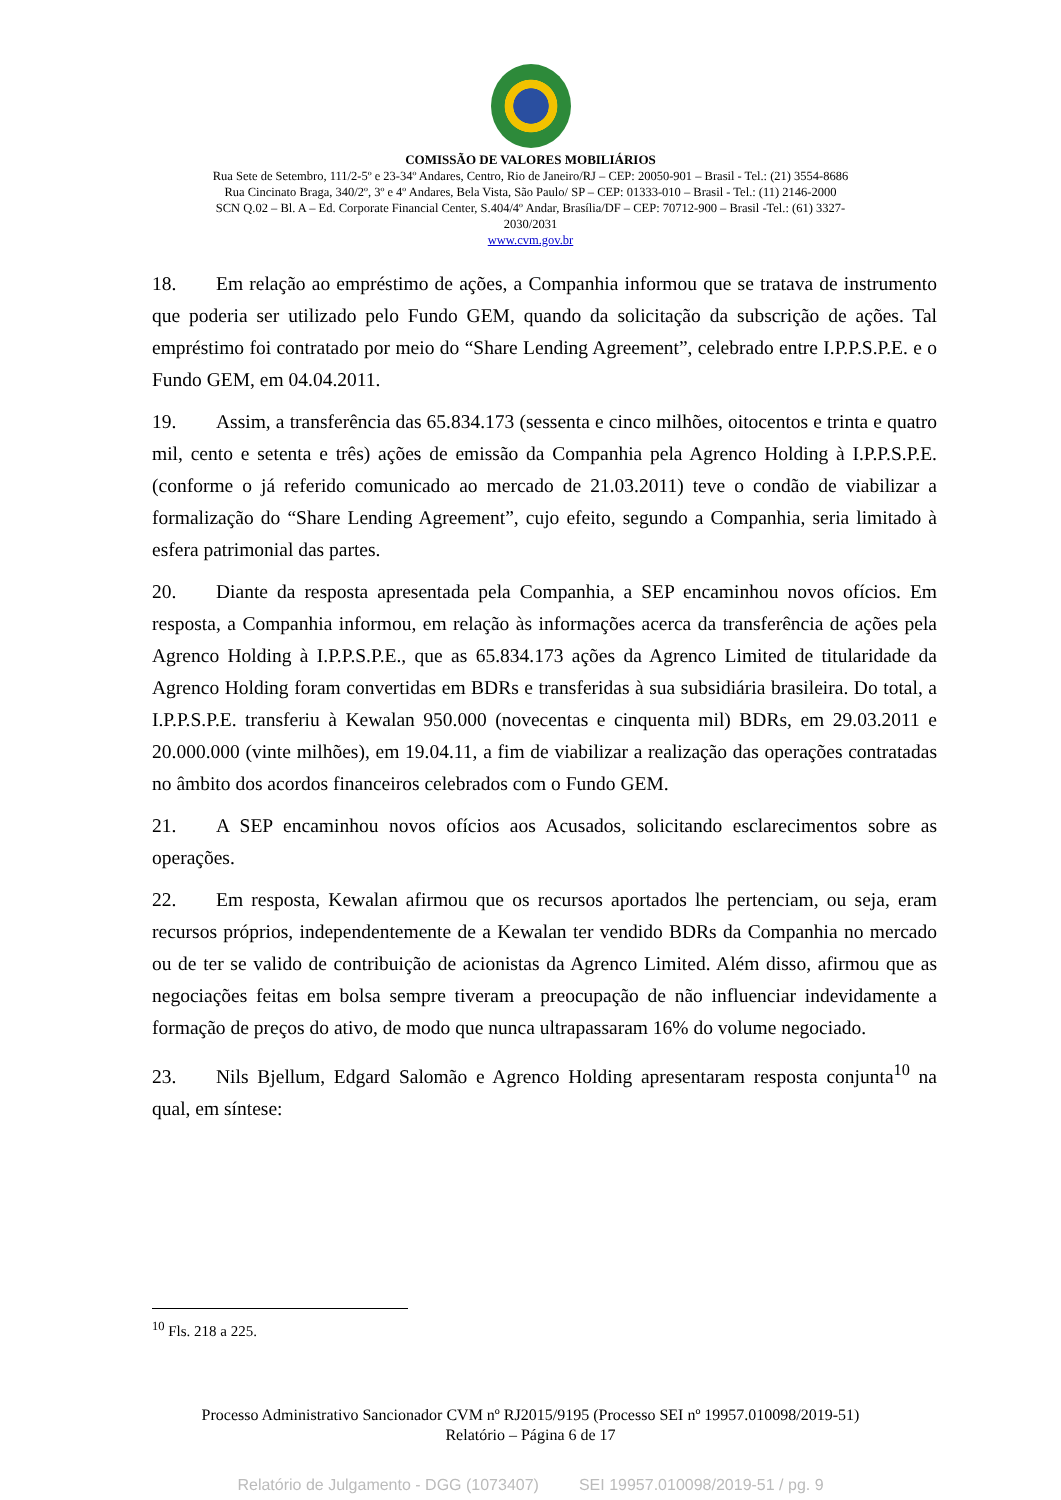COMISSÃO DE VALORES MOBILIÁRIOS
Rua Sete de Setembro, 111/2-5º e 23-34º Andares, Centro, Rio de Janeiro/RJ – CEP: 20050-901 – Brasil - Tel.: (21) 3554-8686
Rua Cincinato Braga, 340/2º, 3º e 4º Andares, Bela Vista, São Paulo/ SP – CEP: 01333-010 – Brasil - Tel.: (11) 2146-2000
SCN Q.02 – Bl. A – Ed. Corporate Financial Center, S.404/4º Andar, Brasília/DF – CEP: 70712-900 – Brasil -Tel.: (61) 3327-
2030/2031
www.cvm.gov.br
18. Em relação ao empréstimo de ações, a Companhia informou que se tratava de instrumento que poderia ser utilizado pelo Fundo GEM, quando da solicitação da subscrição de ações. Tal empréstimo foi contratado por meio do “Share Lending Agreement”, celebrado entre I.P.P.S.P.E. e o Fundo GEM, em 04.04.2011.
19. Assim, a transferência das 65.834.173 (sessenta e cinco milhões, oitocentos e trinta e quatro mil, cento e setenta e três) ações de emissão da Companhia pela Agrenco Holding à I.P.P.S.P.E. (conforme o já referido comunicado ao mercado de 21.03.2011) teve o condão de viabilizar a formalização do “Share Lending Agreement”, cujo efeito, segundo a Companhia, seria limitado à esfera patrimonial das partes.
20. Diante da resposta apresentada pela Companhia, a SEP encaminhou novos ofícios. Em resposta, a Companhia informou, em relação às informações acerca da transferência de ações pela Agrenco Holding à I.P.P.S.P.E., que as 65.834.173 ações da Agrenco Limited de titularidade da Agrenco Holding foram convertidas em BDRs e transferidas à sua subsidiária brasileira. Do total, a I.P.P.S.P.E. transferiu à Kewalan 950.000 (novecentas e cinquenta mil) BDRs, em 29.03.2011 e 20.000.000 (vinte milhões), em 19.04.11, a fim de viabilizar a realização das operações contratadas no âmbito dos acordos financeiros celebrados com o Fundo GEM.
21. A SEP encaminhou novos ofícios aos Acusados, solicitando esclarecimentos sobre as operações.
22. Em resposta, Kewalan afirmou que os recursos aportados lhe pertenciam, ou seja, eram recursos próprios, independentemente de a Kewalan ter vendido BDRs da Companhia no mercado ou de ter se valido de contribuição de acionistas da Agrenco Limited. Além disso, afirmou que as negociações feitas em bolsa sempre tiveram a preocupação de não influenciar indevidamente a formação de preços do ativo, de modo que nunca ultrapassaram 16% do volume negociado.
23. Nils Bjellum, Edgard Salomão e Agrenco Holding apresentaram resposta conjunta<sup>10</sup> na qual, em síntese:
<sup>10</sup> Fls. 218 a 225.
Processo Administrativo Sancionador CVM nº RJ2015/9195 (Processo SEI nº 19957.010098/2019-51)
Relatório – Página 6 de 17
Relatório de Julgamento - DGG (1073407) SEI 19957.010098/2019-51 / pg. 9